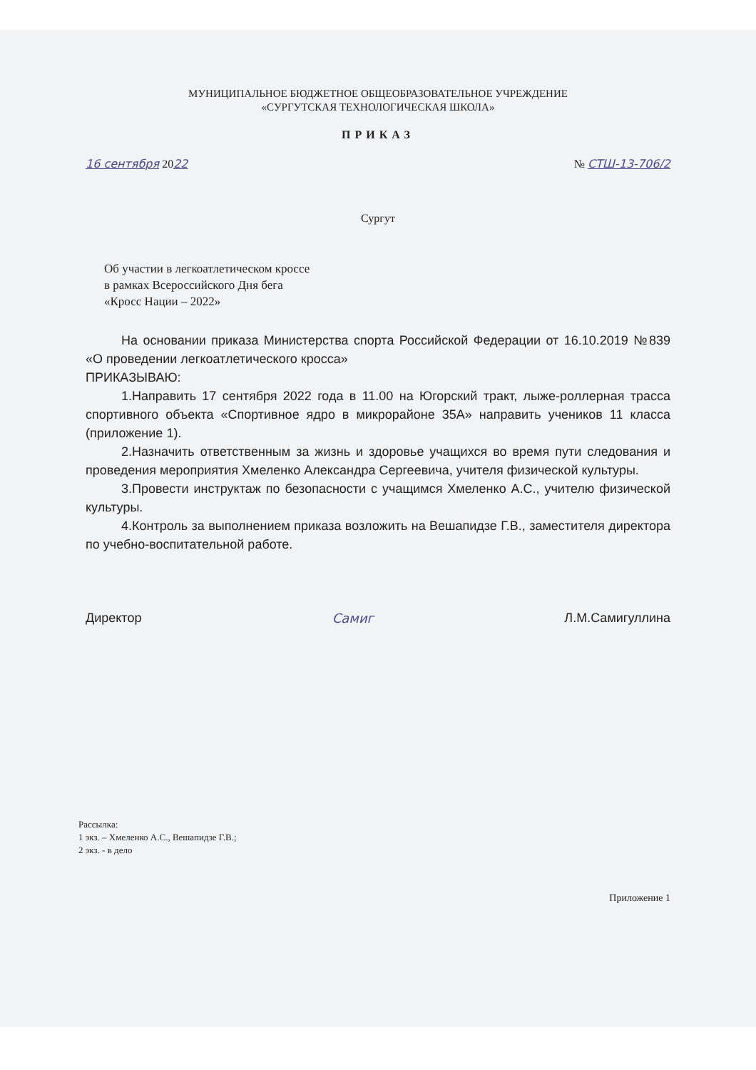МУНИЦИПАЛЬНОЕ БЮДЖЕТНОЕ ОБЩЕОБРАЗОВАТЕЛЬНОЕ УЧРЕЖДЕНИЕ
«СУРГУТСКАЯ ТЕХНОЛОГИЧЕСКАЯ ШКОЛА»
ПРИКАЗ
16 сентября 2022 № СТШ-13-706/2
Сургут
Об участии в легкоатлетическом кроссе
в рамках Всероссийского Дня бега
«Кросс Нации – 2022»
На основании приказа Министерства спорта Российской Федерации от 16.10.2019 №839 «О проведении легкоатлетического кросса»
ПРИКАЗЫВАЮ:
1.Направить 17 сентября 2022 года в 11.00 на Югорский тракт, лыже-роллерная трасса спортивного объекта «Спортивное ядро в микрорайоне 35А» направить учеников 11 класса (приложение 1).
2.Назначить ответственным за жизнь и здоровье учащихся во время пути следования и проведения мероприятия Хмеленко Александра Сергеевича, учителя физической культуры.
3.Провести инструктаж по безопасности с учащимся Хмеленко А.С., учителю физической культуры.
4.Контроль за выполнением приказа возложить на Вешапидзе Г.В., заместителя директора по учебно-воспитательной работе.
Директор Самиг Л.М.Самигуллина
Рассылка:
1 экз. – Хмеленко А.С., Вешапидзе Г.В.;
2 экз. - в дело
Приложение 1